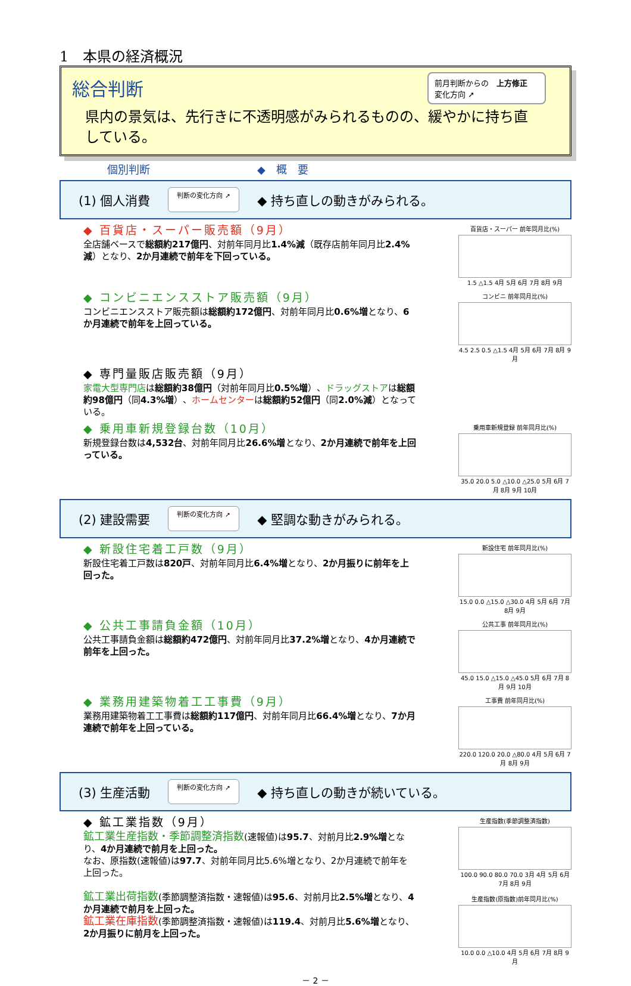1　本県の経済概況
総合判断
前月判断からの　上方修正
変化方向 ➚
県内の景気は、先行きに不透明感がみられるものの、緩やかに持ち直している。
個別判断 ◆　概　要
(1) 個人消費 判断の変化方向 ➚ ◆ 持ち直しの動きがみられる。
◆ 百貨店・スーパー販売額（9月）
全店舗ベースで総額約217億円、対前年同月比1.4%減（既存店前年同月比2.4%減）となり、2か月連続で前年を下回っている。
百貨店・スーパー 前年同月比(%)
1.5 △1.5 4月 5月 6月 7月 8月 9月
◆ コンビニエンスストア販売額（9月）
コンビニエンスストア販売額は総額約172億円、対前年同月比0.6%増となり、6か月連続で前年を上回っている。
コンビニ 前年同月比(%)
4.5 2.5 0.5 △1.5 4月 5月 6月 7月 8月 9月
◆ 専門量販店販売額（9月）
家電大型専門店は総額約38億円（対前年同月比0.5%増）、ドラッグストアは総額約98億円（同4.3%増）、ホームセンターは総額約52億円（同2.0%減）となっている。
◆ 乗用車新規登録台数（10月）
新規登録台数は4,532台、対前年同月比26.6%増となり、2か月連続で前年を上回っている。
乗用車新規登録 前年同月比(%)
35.0 20.0 5.0 △10.0 △25.0 5月 6月 7月 8月 9月 10月
(2) 建設需要 判断の変化方向 ➚ ◆ 堅調な動きがみられる。
◆ 新設住宅着工戸数（9月）
新設住宅着工戸数は820戸、対前年同月比6.4%増となり、2か月振りに前年を上回った。
新設住宅 前年同月比(%)
15.0 0.0 △15.0 △30.0 4月 5月 6月 7月 8月 9月
◆ 公共工事請負金額（10月）
公共工事請負金額は総額約472億円、対前年同月比37.2%増となり、4か月連続で前年を上回った。
公共工事 前年同月比(%)
45.0 15.0 △15.0 △45.0 5月 6月 7月 8月 9月 10月
◆ 業務用建築物着工工事費（9月）
業務用建築物着工工事費は総額約117億円、対前年同月比66.4%増となり、7か月連続で前年を上回っている。
工事費 前年同月比(%)
220.0 120.0 20.0 △80.0 4月 5月 6月 7月 8月 9月
(3) 生産活動 判断の変化方向 ➚ ◆ 持ち直しの動きが続いている。
◆ 鉱工業指数（9月）
鉱工業生産指数・季節調整済指数(速報値)は95.7、対前月比2.9%増となり、4か月連続で前月を上回った。
なお、原指数(速報値)は97.7、対前年同月比5.6%増となり、2か月連続で前年を上回った。
鉱工業出荷指数(季節調整済指数・速報値)は95.6、対前月比2.5%増となり、4か月連続で前月を上回った。
鉱工業在庫指数(季節調整済指数・速報値)は119.4、対前月比5.6%増となり、2か月振りに前月を上回った。
生産指数(季節調整済指数)
100.0 90.0 80.0 70.0 3月 4月 5月 6月 7月 8月 9月
生産指数(原指数)前年同月比(%)
10.0 0.0 △10.0 4月 5月 6月 7月 8月 9月
－ 2 －